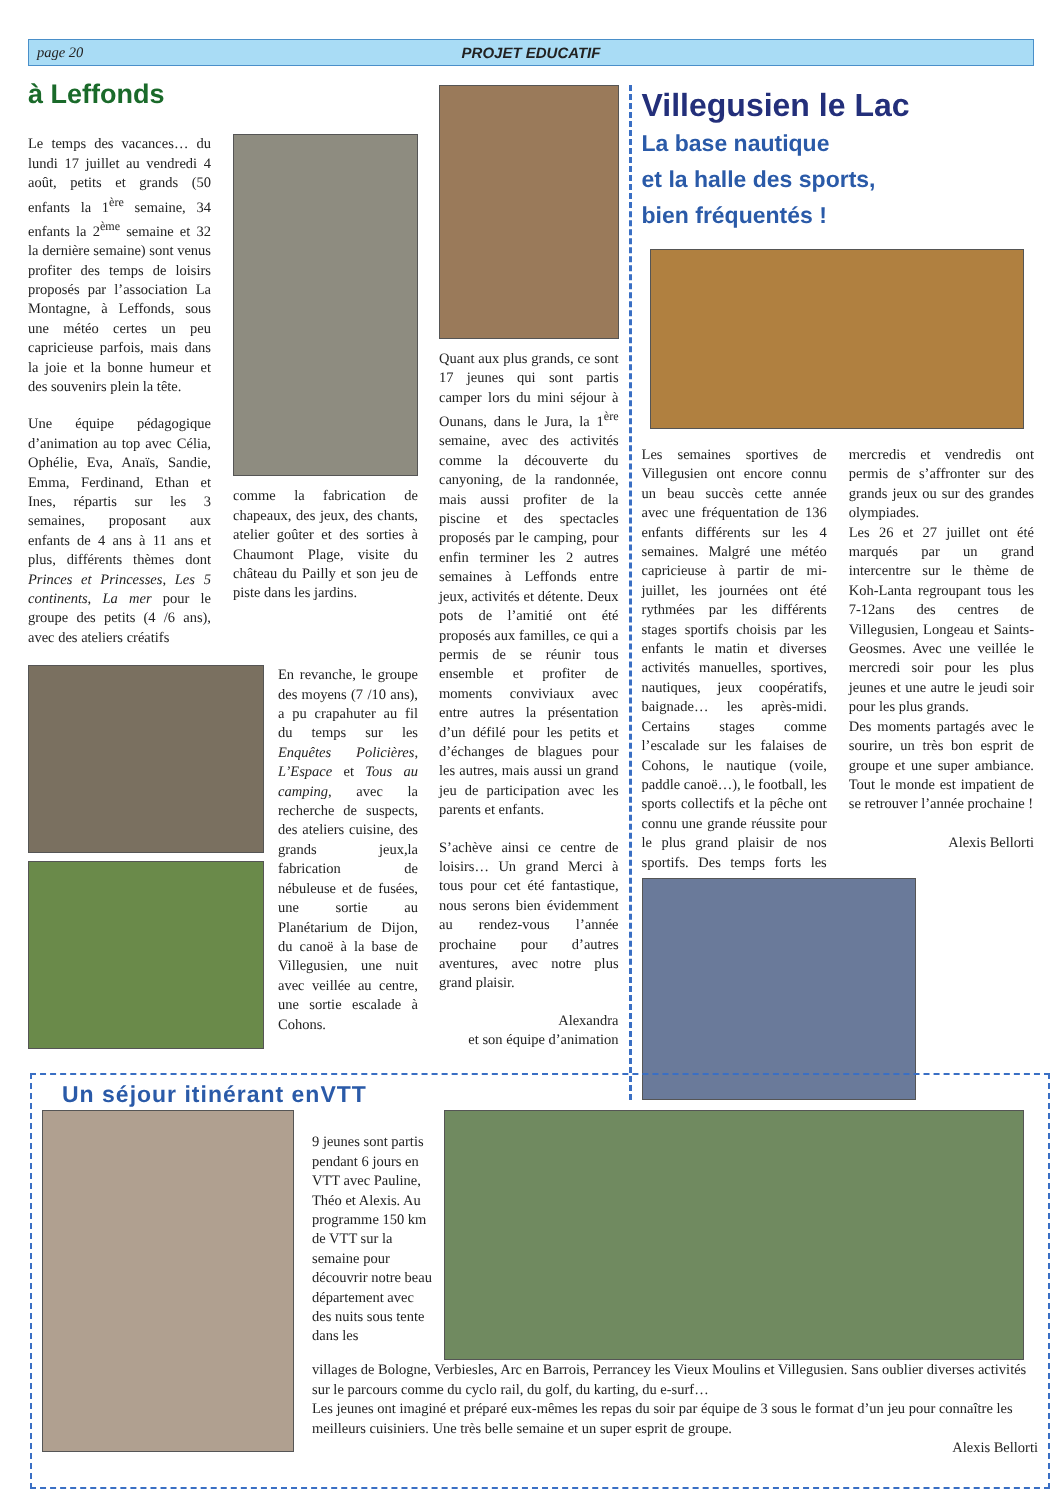page 20 PROJET EDUCATIF
à Leffonds
Le temps des vacances… du lundi 17 juillet au vendredi 4 août, petits et grands (50 enfants la 1<sup>ère</sup> semaine, 34 enfants la 2<sup>ème</sup> semaine et 32 la dernière semaine) sont venus profiter des temps de loisirs proposés par l’association La Montagne, à Leffonds, sous une météo certes un peu capricieuse parfois, mais dans la joie et la bonne humeur et des souvenirs plein la tête.
Une équipe pédagogique d’animation au top avec Célia, Ophélie, Eva, Anaïs, Sandie, Emma, Ferdinand, Ethan et Ines, répartis sur les 3 semaines, proposant aux enfants de 4 ans à 11 ans et plus, différents thèmes dont Princes et Princesses, Les 5 continents, La mer pour le groupe des petits (4 /6 ans), avec des ateliers créatifs
comme la fabrication de chapeaux, des jeux, des chants, atelier goûter et des sorties à Chaumont Plage, visite du château du Pailly et son jeu de piste dans les jardins.
En revanche, le groupe des moyens (7 /10 ans), a pu crapahuter au fil du temps sur les Enquêtes Policières, L’Espace et Tous au camping, avec la recherche de suspects, des ateliers cuisine, des grands jeux,la fabrication de nébuleuse et de fusées, une sortie au Planétarium de Dijon, du canoë à la base de Villegusien, une nuit avec veillée au centre, une sortie escalade à Cohons.
Quant aux plus grands, ce sont 17 jeunes qui sont partis camper lors du mini séjour à Ounans, dans le Jura, la 1<sup>ère</sup> semaine, avec des activités comme la découverte du canyoning, de la randonnée, mais aussi profiter de la piscine et des spectacles proposés par le camping, pour enfin terminer les 2 autres semaines à Leffonds entre jeux, activités et détente. Deux pots de l’amitié ont été proposés aux familles, ce qui a permis de se réunir tous ensemble et profiter de moments conviviaux avec entre autres la présentation d’un défilé pour les petits et d’échanges de blagues pour les autres, mais aussi un grand jeu de participation avec les parents et enfants.
S’achève ainsi ce centre de loisirs… Un grand Merci à tous pour cet été fantastique, nous serons bien évidemment au rendez-vous l’année prochaine pour d’autres aventures, avec notre plus grand plaisir.
Alexandra
et son équipe d’animation
Villegusien le Lac
La base nautique
et la halle des sports,
bien fréquentés !
Les semaines sportives de Villegusien ont encore connu un beau succès cette année avec une fréquentation de 136 enfants différents sur les 4 semaines. Malgré une météo capricieuse à partir de mi-juillet, les journées ont été rythmées par les différents stages sportifs choisis par les enfants le matin et diverses activités manuelles, sportives, nautiques, jeux coopératifs, baignade… les après-midi. Certains stages comme l’escalade sur les falaises de Cohons, le nautique (voile, paddle canoë…), le football, les sports collectifs et la pêche ont connu une grande réussite pour le plus grand plaisir de nos sportifs. Des temps forts les mercredis et vendredis ont permis de s’affronter sur des grands jeux ou sur des grandes olympiades.
Les 26 et 27 juillet ont été marqués par un grand intercentre sur le thème de Koh-Lanta regroupant tous les 7-12ans des centres de Villegusien, Longeau et Saints-Geosmes. Avec une veillée le mercredi soir pour les plus jeunes et une autre le jeudi soir pour les plus grands.
Des moments partagés avec le sourire, un très bon esprit de groupe et une super ambiance. Tout le monde est impatient de se retrouver l’année prochaine !
Alexis Bellorti
Un séjour itinérant enVTT
9 jeunes sont partis pendant 6 jours en VTT avec Pauline, Théo et Alexis. Au programme 150 km de VTT sur la semaine pour découvrir notre beau département avec des nuits sous tente dans les
villages de Bologne, Verbiesles, Arc en Barrois, Perrancey les Vieux Moulins et Villegusien. Sans oublier diverses activités sur le parcours comme du cyclo rail, du golf, du karting, du e-surf…
Les jeunes ont imaginé et préparé eux-mêmes les repas du soir par équipe de 3 sous le format d’un jeu pour connaître les meilleurs cuisiniers. Une très belle semaine et un super esprit de groupe.
Alexis Bellorti